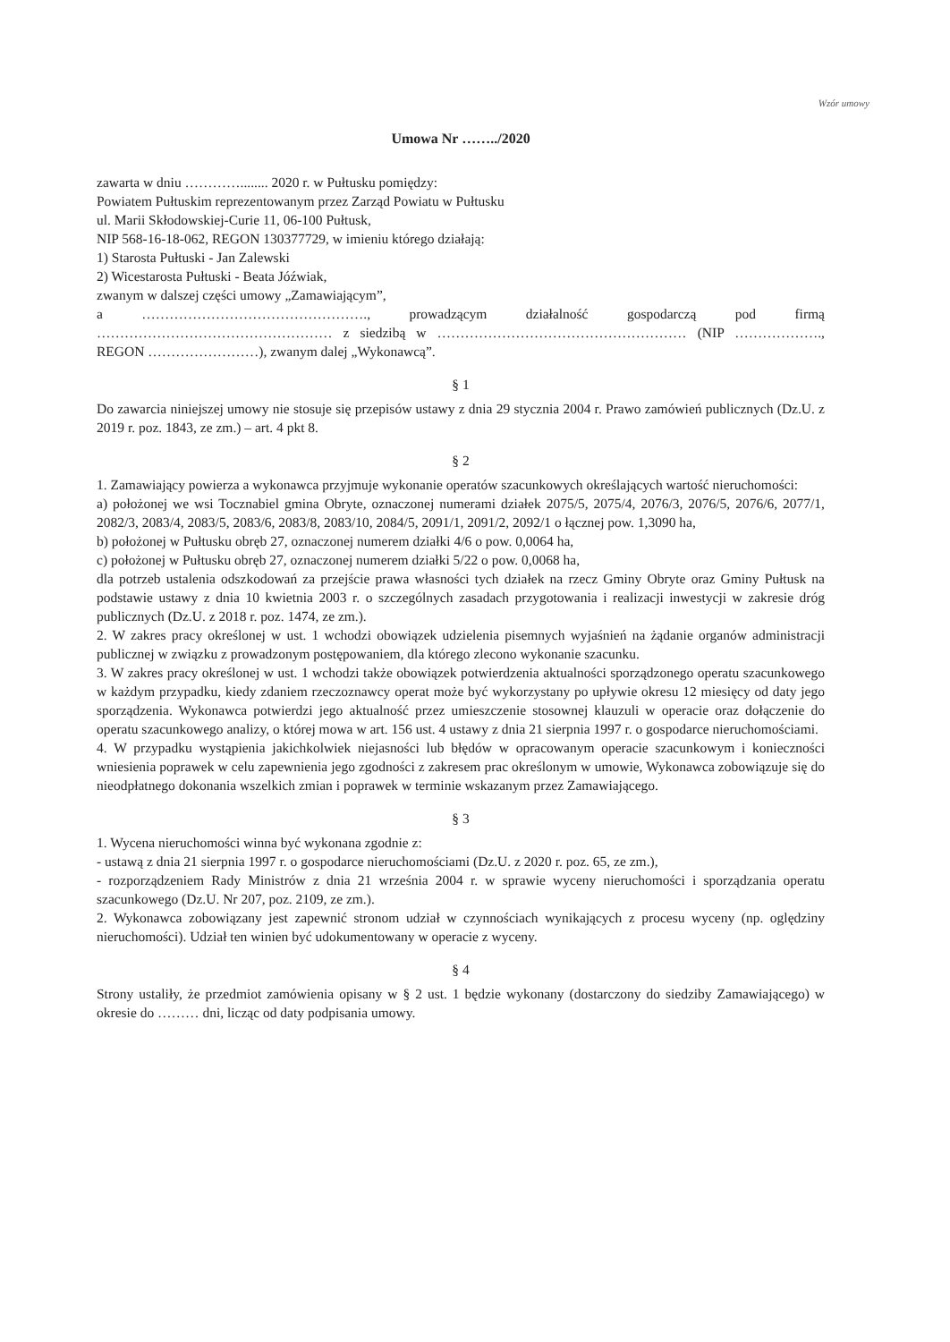Wzór umowy
Umowa Nr ……../2020
zawarta w dniu …………........ 2020 r. w Pułtusku pomiędzy:
Powiatem Pułtuskim reprezentowanym przez Zarząd Powiatu w Pułtusku
ul. Marii Skłodowskiej-Curie 11, 06-100 Pułtusk,
NIP 568-16-18-062, REGON 130377729, w imieniu którego działają:
1) Starosta Pułtuski - Jan Zalewski
2) Wicestarosta Pułtuski - Beata Jóźwiak,
zwanym w dalszej części umowy „Zamawiającym”,
a …………………………………………., prowadzącym działalność gospodarczą pod firmą …………………………………………… z siedzibą w ……………………………………………… (NIP ………………., REGON ……………………), zwanym dalej „Wykonawcą”.
§ 1
Do zawarcia niniejszej umowy nie stosuje się przepisów ustawy z dnia 29 stycznia 2004 r. Prawo zamówień publicznych (Dz.U. z 2019 r. poz. 1843, ze zm.) – art. 4 pkt 8.
§ 2
1. Zamawiający powierza a wykonawca przyjmuje wykonanie operatów szacunkowych określających wartość nieruchomości:
a) położonej we wsi Tocznabiel gmina Obryte, oznaczonej numerami działek 2075/5, 2075/4, 2076/3, 2076/5, 2076/6, 2077/1, 2082/3, 2083/4, 2083/5, 2083/6, 2083/8, 2083/10, 2084/5, 2091/1, 2091/2, 2092/1 o łącznej pow. 1,3090 ha,
b) położonej w Pułtusku obręb 27, oznaczonej numerem działki 4/6 o pow. 0,0064 ha,
c) położonej w Pułtusku obręb 27, oznaczonej numerem działki 5/22 o pow. 0,0068 ha,
dla potrzeb ustalenia odszkodowań za przejście prawa własności tych działek na rzecz Gminy Obryte oraz Gminy Pułtusk na podstawie ustawy z dnia 10 kwietnia 2003 r. o szczególnych zasadach przygotowania i realizacji inwestycji w zakresie dróg publicznych (Dz.U. z 2018 r. poz. 1474, ze zm.).
2. W zakres pracy określonej w ust. 1 wchodzi obowiązek udzielenia pisemnych wyjaśnień na żądanie organów administracji publicznej w związku z prowadzonym postępowaniem, dla którego zlecono wykonanie szacunku.
3. W zakres pracy określonej w ust. 1 wchodzi także obowiązek potwierdzenia aktualności sporządzonego operatu szacunkowego w każdym przypadku, kiedy zdaniem rzeczoznawcy operat może być wykorzystany po upływie okresu 12 miesięcy od daty jego sporządzenia. Wykonawca potwierdzi jego aktualność przez umieszczenie stosownej klauzuli w operacie oraz dołączenie do operatu szacunkowego analizy, o której mowa w art. 156 ust. 4 ustawy z dnia 21 sierpnia 1997 r. o gospodarce nieruchomościami.
4. W przypadku wystąpienia jakichkolwiek niejasności lub błędów w opracowanym operacie szacunkowym i konieczności wniesienia poprawek w celu zapewnienia jego zgodności z zakresem prac określonym w umowie, Wykonawca zobowiązuje się do nieodpłatnego dokonania wszelkich zmian i poprawek w terminie wskazanym przez Zamawiającego.
§ 3
1. Wycena nieruchomości winna być wykonana zgodnie z:
- ustawą z dnia 21 sierpnia 1997 r. o gospodarce nieruchomościami (Dz.U. z 2020 r. poz. 65, ze zm.),
- rozporządzeniem Rady Ministrów z dnia 21 września 2004 r. w sprawie wyceny nieruchomości i sporządzania operatu szacunkowego (Dz.U. Nr 207, poz. 2109, ze zm.).
2. Wykonawca zobowiązany jest zapewnić stronom udział w czynnościach wynikających z procesu wyceny (np. oględziny nieruchomości). Udział ten winien być udokumentowany w operacie z wyceny.
§ 4
Strony ustaliły, że przedmiot zamówienia opisany w § 2 ust. 1 będzie wykonany (dostarczony do siedziby Zamawiającego) w okresie do ……… dni, licząc od daty podpisania umowy.